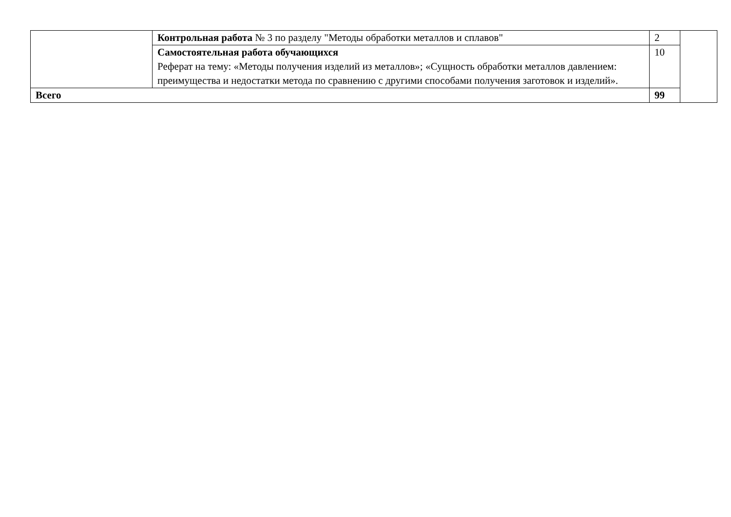| | Контрольная работа № 3 по разделу "Методы обработки металлов и сплавов" | 2 | |
| | Самостоятельная работа обучающихся Реферат на тему: «Методы получения изделий из металлов»; «Сущность обработки металлов давлением: преимущества и недостатки метода по сравнению с другими способами получения заготовок и изделий». | 10 | |
| Всего | | 99 | |